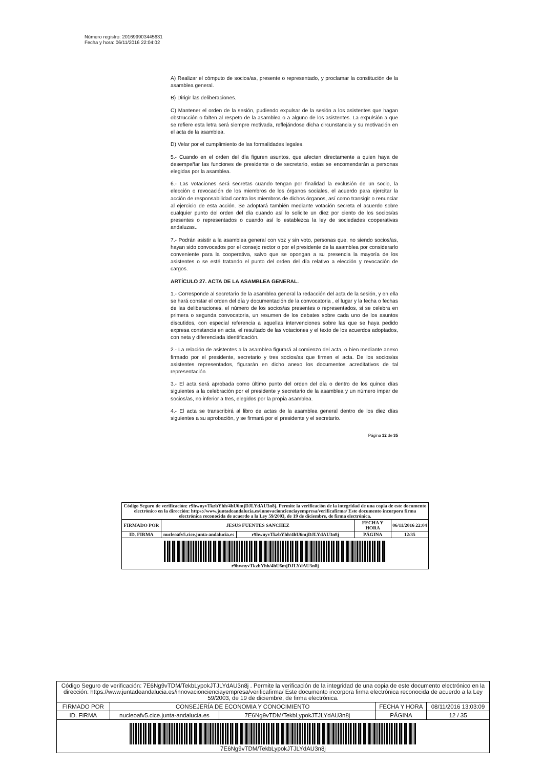Número registro: 201699903445631
Fecha y hora: 06/11/2016 22:04:02
A) Realizar el cómputo de socios/as, presente o representado, y proclamar la constitución de la asamblea general.
B) Dirigir las deliberaciones.
C) Mantener el orden de la sesión, pudiendo expulsar de la sesión a los asistentes que hagan obstrucción o falten al respeto de la asamblea o a alguno de los asistentes. La expulsión a que se refiere esta letra será siempre motivada, reflejándose dicha circunstancia y su motivación en el acta de la asamblea.
D) Velar por el cumplimiento de las formalidades legales.
5.- Cuando en el orden del día figuren asuntos, que afecten directamente a quien haya de desempeñar las funciones de presidente o de secretario, estas se encomendarán a personas elegidas por la asamblea.
6.- Las votaciones será secretas cuando tengan por finalidad la exclusión de un socio, la elección o revocación de los miembros de los órganos sociales, el acuerdo para ejercitar la acción de responsabilidad contra los miembros de dichos órganos, así como transigir o renunciar al ejercicio de esta acción. Se adoptará también mediante votación secreta el acuerdo sobre cualquier punto del orden del día cuando así lo solicite un diez por ciento de los socios/as presentes o representados o cuando así lo establezca la ley de sociedades cooperativas andaluzas..
7.- Podrán asistir a la asamblea general con voz y sin voto, personas que, no siendo socios/as, hayan sido convocados por el consejo rector o por el presidente de la asamblea por considerarlo conveniente para la cooperativa, salvo que se opongan a su presencia la mayoría de los asistentes o se esté tratando el punto del orden del día relativo a elección y revocación de cargos.
ARTÍCULO 27. ACTA DE LA ASAMBLEA GENERAL.
1.- Corresponde al secretario de la asamblea general la redacción del acta de la sesión, y en ella se hará constar el orden del día y documentación de la convocatoria , el lugar y la fecha o fechas de las deliberaciones, el número de los socios/as presentes o representados, si se celebra en primera o segunda convocatoria, un resumen de los debates sobre cada uno de los asuntos discutidos, con especial referencia a aquellas intervenciones sobre las que se haya pedido expresa constancia en acta, el resultado de las votaciones y el texto de los acuerdos adoptados, con neta y diferenciada identificación.
2.- La relación de asistentes a la asamblea figurará al comienzo del acta, o bien mediante anexo firmado por el presidente, secretario y tres socios/as que firmen el acta. De los socios/as asistentes representados, figurarán en dicho anexo los documentos acreditativos de tal representación.
3.- El acta será aprobada como último punto del orden del día o dentro de los quince días siguientes a la celebración por el presidente y secretario de la asamblea y un número impar de socios/as, no inferior a tres, elegidos por la propia asamblea.
4.- El acta se transcribirá al libro de actas de la asamblea general dentro de los diez días siguientes a su aprobación, y se firmará por el presidente y el secretario.
Página 12 de 35
| Código Seguro de verificación: r9hwnyvTkzbYhh/4hU6mjDJLYdAU3n8j. Permite la verificación de la integridad de una copia de este documento electrónico en la dirección: https://www.juntadeandalucia.es/innovacioncienciayempresa/verificafirma/ Este documento incorpora firma electrónica reconocida de acuerdo a la Ley 59/2003, de 19 de diciembre, de firma electrónica. | | | | |
| FIRMADO POR | JESUS FUENTES SANCHEZ | | FECHA Y HORA | 06/11/2016 22:04 |
| ID. FIRMA | nucleoafv5.cice.junta-andalucia.es | r9hwnyvTkzbYhh/4hU6mjDJLYdAU3n8j | PÁGINA | 12/35 |
| r9hwnyvTkzbYhh/4hU6mjDJLYdAU3n8j | | | | |
| Código Seguro de verificación: 7E6Ng9vTDM/TekbLypokJTJLYdAU3n8j . Permite la verificación de la integridad de una copia de este documento electrónico en la dirección: https://www.juntadeandalucia.es/innovacioncienciayempresa/verificafirma/ Este documento incorpora firma electrónica reconocida de acuerdo a la Ley 59/2003, de 19 de diciembre, de firma electrónica. | | | | |
| FIRMADO POR | CONSEJERÍA DE ECONOMIA Y CONOCIMIENTO | | FECHA Y HORA | 08/11/2016 13:03:09 |
| ID. FIRMA | nucleoafv5.cice.junta-andalucia.es | 7E6Ng9vTDM/TekbLypokJTJLYdAU3n8j | PÁGINA | 12 / 35 |
| 7E6Ng9vTDM/TekbLypokJTJLYdAU3n8j | | | | |